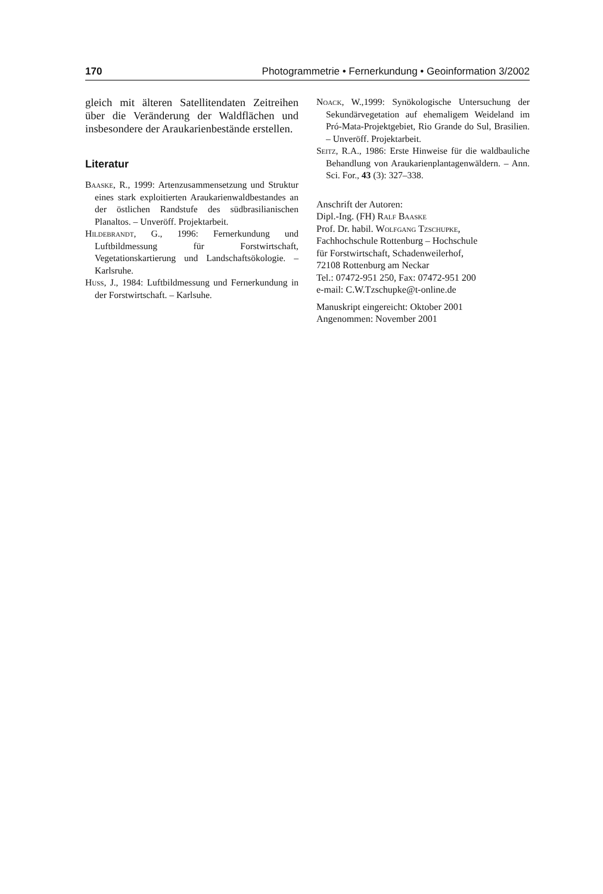170 Photogrammetrie • Fernerkundung • Geoinformation 3/2002
gleich mit älteren Satellitendaten Zeitreihen über die Veränderung der Waldflächen und insbesondere der Araukarienbestände erstellen.
Literatur
Baaske, R., 1999: Artenzusammensetzung und Struktur eines stark exploitierten Araukarienwaldbestandes an der östlichen Randstufe des südbrasilianischen Planaltos. – Unveröff. Projektarbeit.
Hildebrandt, G., 1996: Fernerkundung und Luftbildmessung für Forstwirtschaft, Vegetationskartierung und Landschaftsökologie. – Karlsruhe.
Huss, J., 1984: Luftbildmessung und Fernerkundung in der Forstwirtschaft. – Karlsuhe.
Noack, W.,1999: Synökologische Untersuchung der Sekundärvegetation auf ehemaligem Weideland im Pró-Mata-Projektgebiet, Rio Grande do Sul, Brasilien. – Unveröff. Projektarbeit.
Seitz, R.A., 1986: Erste Hinweise für die waldbauliche Behandlung von Araukarienplantagenwäldern. – Ann. Sci. For., 43 (3): 327–338.
Anschrift der Autoren:
Dipl.-Ing. (FH) Ralf Baaske
Prof. Dr. habil. Wolfgang Tzschupke,
Fachhochschule Rottenburg – Hochschule
für Forstwirtschaft, Schadenweilerhof,
72108 Rottenburg am Neckar
Tel.: 07472-951 250, Fax: 07472-951 200
e-mail: C.W.Tzschupke@t-online.de
Manuskript eingereicht: Oktober 2001
Angenommen: November 2001